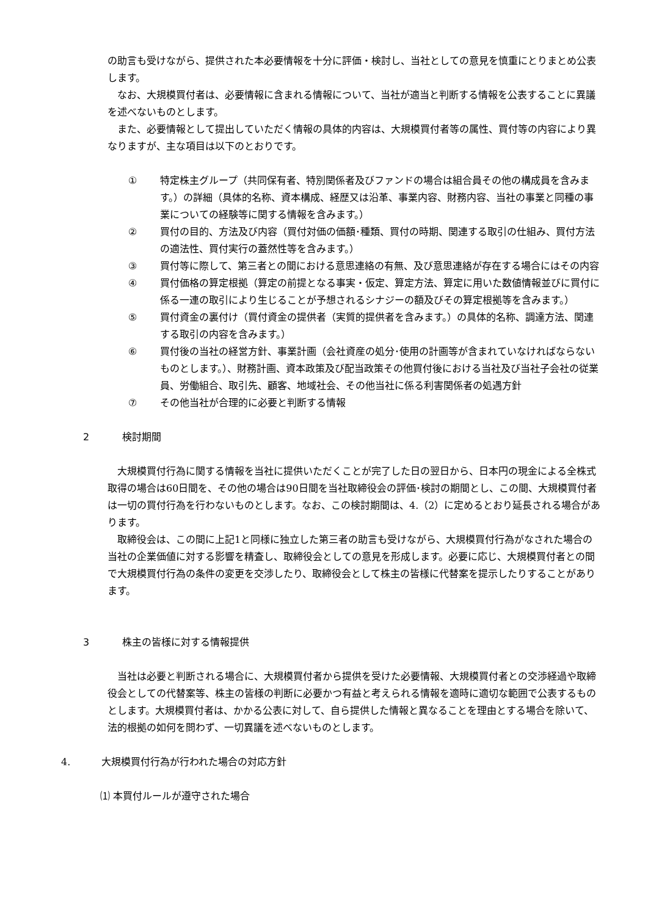の助言も受けながら、提供された本必要情報を十分に評価・検討し、当社としての意見を慎重にとりまとめ公表します。
なお、大規模買付者は、必要情報に含まれる情報について、当社が適当と判断する情報を公表することに異議を述べないものとします。
また、必要情報として提出していただく情報の具体的内容は、大規模買付者等の属性、買付等の内容により異なりますが、主な項目は以下のとおりです。
① 特定株主グループ（共同保有者、特別関係者及びファンドの場合は組合員その他の構成員を含みます。）の詳細（具体的名称、資本構成、経歴又は沿革、事業内容、財務内容、当社の事業と同種の事業についての経験等に関する情報を含みます。）
② 買付の目的、方法及び内容（買付対価の価額･種類、買付の時期、関連する取引の仕組み、買付方法の適法性、買付実行の蓋然性等を含みます。）
③ 買付等に際して、第三者との間における意思連絡の有無、及び意思連絡が存在する場合にはその内容
④ 買付価格の算定根拠（算定の前提となる事実・仮定、算定方法、算定に用いた数値情報並びに買付に係る一連の取引により生じることが予想されるシナジーの額及びその算定根拠等を含みます。）
⑤ 買付資金の裏付け（買付資金の提供者（実質的提供者を含みます。）の具体的名称、調達方法、関連する取引の内容を含みます。）
⑥ 買付後の当社の経営方針、事業計画（会社資産の処分･使用の計画等が含まれていなければならないものとします。）、財務計画、資本政策及び配当政策その他買付後における当社及び当社子会社の従業員、労働組合、取引先、顧客、地域社会、その他当社に係る利害関係者の処遇方針
⑦ その他当社が合理的に必要と判断する情報
2 検討期間
大規模買付行為に関する情報を当社に提供いただくことが完了した日の翌日から、日本円の現金による全株式取得の場合は60日間を、その他の場合は90日間を当社取締役会の評価･検討の期間とし、この間、大規模買付者は一切の買付行為を行わないものとします。なお、この検討期間は、4.（2）に定めるとおり延長される場合があります。
取締役会は、この間に上記1と同様に独立した第三者の助言も受けながら、大規模買付行為がなされた場合の当社の企業価値に対する影響を精査し、取締役会としての意見を形成します。必要に応じ、大規模買付者との間で大規模買付行為の条件の変更を交渉したり、取締役会として株主の皆様に代替案を提示したりすることがあります。
3 株主の皆様に対する情報提供
当社は必要と判断される場合に、大規模買付者から提供を受けた必要情報、大規模買付者との交渉経過や取締役会としての代替案等、株主の皆様の判断に必要かつ有益と考えられる情報を適時に適切な範囲で公表するものとします。大規模買付者は、かかる公表に対して、自ら提供した情報と異なることを理由とする場合を除いて、法的根拠の如何を問わず、一切異議を述べないものとします。
4. 大規模買付行為が行われた場合の対応方針
⑴ 本買付ルールが遵守された場合